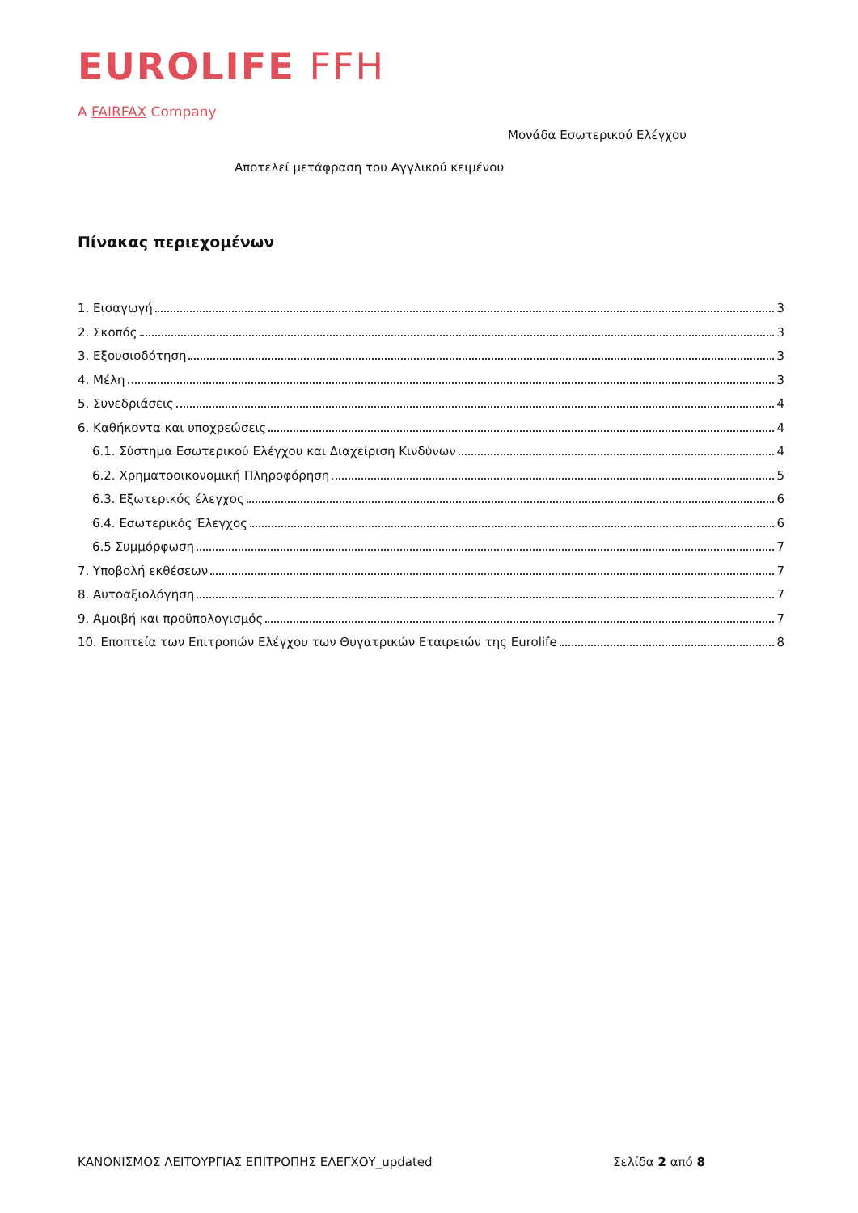EUROLIFE FFH
A FAIRFAX Company
Μονάδα Εσωτερικού Ελέγχου
Αποτελεί μετάφραση του Αγγλικού κειμένου
Πίνακας περιεχομένων
1. Εισαγωγή 3
2. Σκοπός 3
3. Εξουσιοδότηση 3
4. Μέλη 3
5. Συνεδριάσεις 4
6. Καθήκοντα και υποχρεώσεις 4
6.1. Σύστημα Εσωτερικού Ελέγχου και Διαχείριση Κινδύνων 4
6.2. Χρηματοοικονομική Πληροφόρηση 5
6.3. Εξωτερικός έλεγχος 6
6.4. Εσωτερικός Έλεγχος 6
6.5 Συμμόρφωση 7
7. Υποβολή εκθέσεων 7
8. Αυτοαξιολόγηση 7
9. Αμοιβή και προϋπολογισμός 7
10. Εποπτεία των Επιτροπών Ελέγχου των Θυγατρικών Εταιρειών της Eurolife 8
ΚΑΝΟΝΙΣΜΟΣ ΛΕΙΤΟΥΡΓΙΑΣ ΕΠΙΤΡΟΠΗΣ ΕΛΕΓΧΟΥ_updated Σελίδα 2 από 8